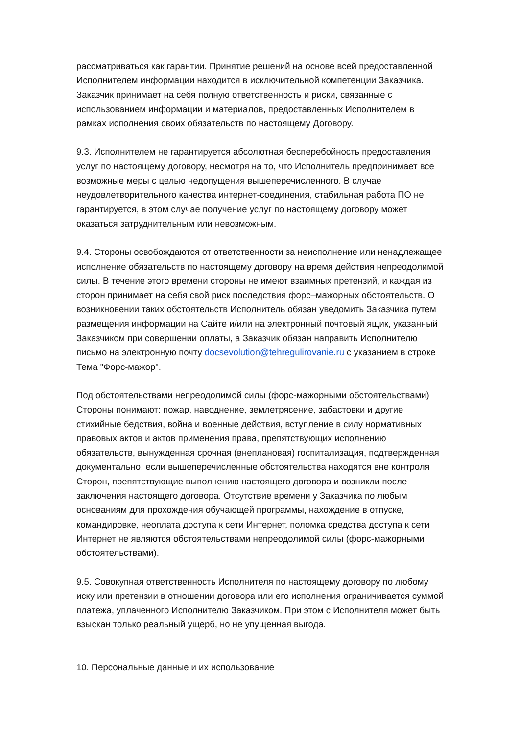рассматриваться как гарантии. Принятие решений на основе всей предоставленной Исполнителем информации находится в исключительной компетенции Заказчика. Заказчик принимает на себя полную ответственность и риски, связанные с использованием информации и материалов, предоставленных Исполнителем в рамках исполнения своих обязательств по настоящему Договору.
9.3. Исполнителем не гарантируется абсолютная бесперебойность предоставления услуг по настоящему договору, несмотря на то, что Исполнитель предпринимает все возможные меры с целью недопущения вышеперечисленного. В случае неудовлетворительного качества интернет-соединения, стабильная работа ПО не гарантируется, в этом случае получение услуг по настоящему договору может оказаться затруднительным или невозможным.
9.4. Стороны освобождаются от ответственности за неисполнение или ненадлежащее исполнение обязательств по настоящему договору на время действия непреодолимой силы. В течение этого времени стороны не имеют взаимных претензий, и каждая из сторон принимает на себя свой риск последствия форс–мажорных обстоятельств. О возникновении таких обстоятельств Исполнитель обязан уведомить Заказчика путем размещения информации на Сайте и/или на электронный почтовый ящик, указанный Заказчиком при совершении оплаты, а Заказчик обязан направить Исполнителю письмо на электронную почту docsevolution@tehregulirovanie.ru с указанием в строке Тема "Форс-мажор".
Под обстоятельствами непреодолимой силы (форс-мажорными обстоятельствами) Стороны понимают: пожар, наводнение, землетрясение, забастовки и другие стихийные бедствия, война и военные действия, вступление в силу нормативных правовых актов и актов применения права, препятствующих исполнению обязательств, вынужденная срочная (внеплановая) госпитализация, подтвержденная документально, если вышеперечисленные обстоятельства находятся вне контроля Сторон, препятствующие выполнению настоящего договора и возникли после заключения настоящего договора. Отсутствие времени у Заказчика по любым основаниям для прохождения обучающей программы, нахождение в отпуске, командировке, неоплата доступа к сети Интернет, поломка средства доступа к сети Интернет не являются обстоятельствами непреодолимой силы (форс-мажорными обстоятельствами).
9.5. Совокупная ответственность Исполнителя по настоящему договору по любому иску или претензии в отношении договора или его исполнения ограничивается суммой платежа, уплаченного Исполнителю Заказчиком. При этом с Исполнителя может быть взыскан только реальный ущерб, но не упущенная выгода.
10. Персональные данные и их использование